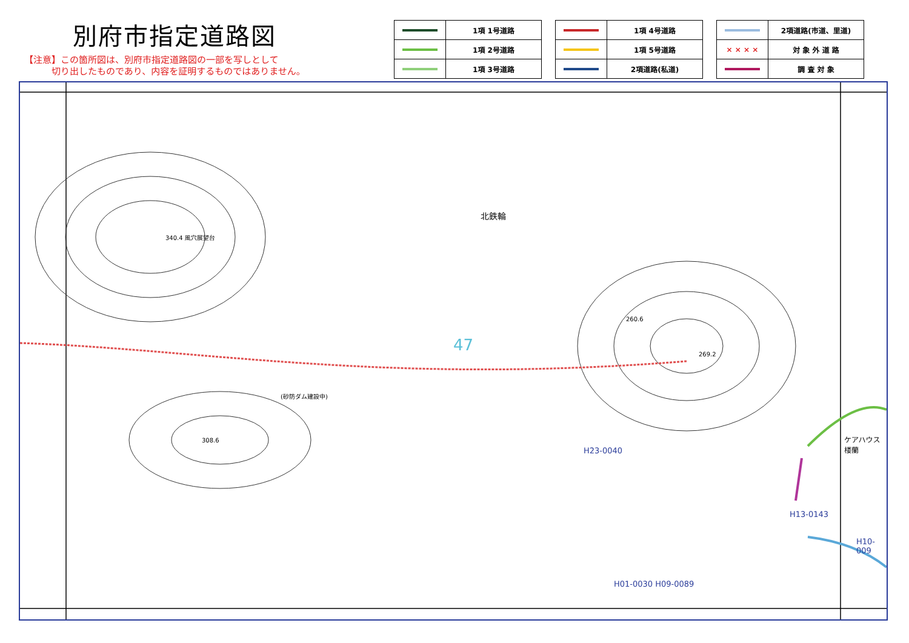別府市指定道路図
【注意】この箇所図は、別府市指定道路図の一部を写しとして
　　　切り出したものであり、内容を証明するものではありません。
| | 1項 1号道路 |
| | 1項 2号道路 |
| | 1項 3号道路 |
| | 1項 4号道路 |
| | 1項 5号道路 |
| | 2項道路(私道) |
| | 2項道路(市道、里道) |
| × × × × | 対 象 外 道 路 |
| | 調 査 対 象 |
北鉄輪
340.4 風穴展望台
(砂防ダム建設中)
47
H23-0040
H13-0143
H10-009
H01-0030 H09-0089
ケアハウス楼蘭
260.6
269.2
308.6